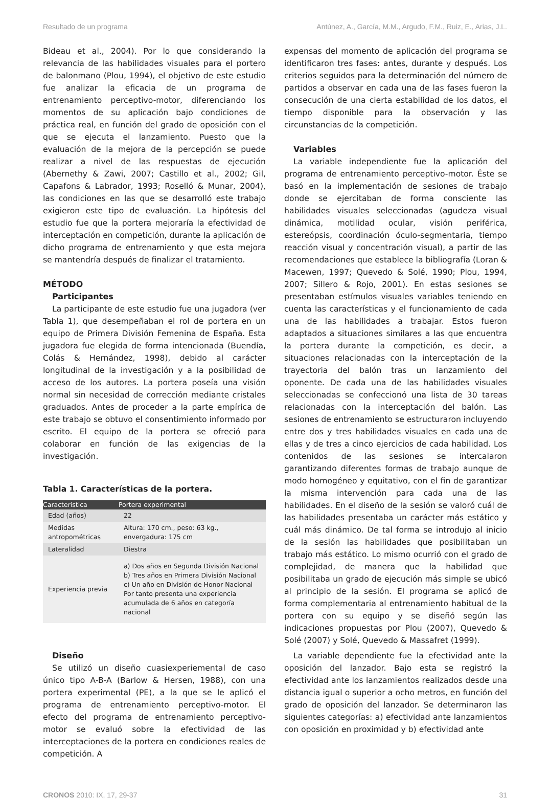Resultado de un programa Antúnez, A., García, M.M., Argudo, F.M., Ruiz, E., Arias, J.L.
Bideau et al., 2004). Por lo que considerando la relevancia de las habilidades visuales para el portero de balonmano (Plou, 1994), el objetivo de este estudio fue analizar la eficacia de un programa de entrenamiento perceptivo-motor, diferenciando los momentos de su aplicación bajo condiciones de práctica real, en función del grado de oposición con el que se ejecuta el lanzamiento. Puesto que la evaluación de la mejora de la percepción se puede realizar a nivel de las respuestas de ejecución (Abernethy & Zawi, 2007; Castillo et al., 2002; Gil, Capafons & Labrador, 1993; Roselló & Munar, 2004), las condiciones en las que se desarrolló este trabajo exigieron este tipo de evaluación. La hipótesis del estudio fue que la portera mejoraría la efectividad de interceptación en competición, durante la aplicación de dicho programa de entrenamiento y que esta mejora se mantendría después de finalizar el tratamiento.
MÉTODO
Participantes
La participante de este estudio fue una jugadora (ver Tabla 1), que desempeñaban el rol de portera en un equipo de Primera División Femenina de España. Esta jugadora fue elegida de forma intencionada (Buendía, Colás & Hernández, 1998), debido al carácter longitudinal de la investigación y a la posibilidad de acceso de los autores. La portera poseía una visión normal sin necesidad de corrección mediante cristales graduados. Antes de proceder a la parte empírica de este trabajo se obtuvo el consentimiento informado por escrito. El equipo de la portera se ofreció para colaborar en función de las exigencias de la investigación.
Tabla 1. Características de la portera.
| Característica | Portera experimental |
| --- | --- |
| Edad (años) | 22 |
| Medidas antropométricas | Altura: 170 cm., peso: 63 kg., envergadura: 175 cm |
| Lateralidad | Diestra |
| Experiencia previa | a) Dos años en Segunda División Nacional b) Tres años en Primera División Nacional c) Un año en División de Honor Nacional Por tanto presenta una experiencia acumulada de 6 años en categoría nacional |
Diseño
Se utilizó un diseño cuasiexperiemental de caso único tipo A-B-A (Barlow & Hersen, 1988), con una portera experimental (PE), a la que se le aplicó el programa de entrenamiento perceptivo-motor. El efecto del programa de entrenamiento perceptivo-motor se evaluó sobre la efectividad de las interceptaciones de la portera en condiciones reales de competición. A
expensas del momento de aplicación del programa se identificaron tres fases: antes, durante y después. Los criterios seguidos para la determinación del número de partidos a observar en cada una de las fases fueron la consecución de una cierta estabilidad de los datos, el tiempo disponible para la observación y las circunstancias de la competición.
Variables
La variable independiente fue la aplicación del programa de entrenamiento perceptivo-motor. Éste se basó en la implementación de sesiones de trabajo donde se ejercitaban de forma consciente las habilidades visuales seleccionadas (agudeza visual dinámica, motilidad ocular, visión periférica, estereópsis, coordinación óculo-segmentaria, tiempo reacción visual y concentración visual), a partir de las recomendaciones que establece la bibliografía (Loran & Macewen, 1997; Quevedo & Solé, 1990; Plou, 1994, 2007; Sillero & Rojo, 2001). En estas sesiones se presentaban estímulos visuales variables teniendo en cuenta las características y el funcionamiento de cada una de las habilidades a trabajar. Estos fueron adaptados a situaciones similares a las que encuentra la portera durante la competición, es decir, a situaciones relacionadas con la interceptación de la trayectoria del balón tras un lanzamiento del oponente. De cada una de las habilidades visuales seleccionadas se confeccionó una lista de 30 tareas relacionadas con la interceptación del balón. Las sesiones de entrenamiento se estructuraron incluyendo entre dos y tres habilidades visuales en cada una de ellas y de tres a cinco ejercicios de cada habilidad. Los contenidos de las sesiones se intercalaron garantizando diferentes formas de trabajo aunque de modo homogéneo y equitativo, con el fin de garantizar la misma intervención para cada una de las habilidades. En el diseño de la sesión se valoró cuál de las habilidades presentaba un carácter más estático y cuál más dinámico. De tal forma se introdujo al inicio de la sesión las habilidades que posibilitaban un trabajo más estático. Lo mismo ocurrió con el grado de complejidad, de manera que la habilidad que posibilitaba un grado de ejecución más simple se ubicó al principio de la sesión. El programa se aplicó de forma complementaria al entrenamiento habitual de la portera con su equipo y se diseñó según las indicaciones propuestas por Plou (2007), Quevedo & Solé (2007) y Solé, Quevedo & Massafret (1999).
La variable dependiente fue la efectividad ante la oposición del lanzador. Bajo esta se registró la efectividad ante los lanzamientos realizados desde una distancia igual o superior a ocho metros, en función del grado de oposición del lanzador. Se determinaron las siguientes categorías: a) efectividad ante lanzamientos con oposición en proximidad y b) efectividad ante
CRONOS 2010: IX, 17, 29-37 31